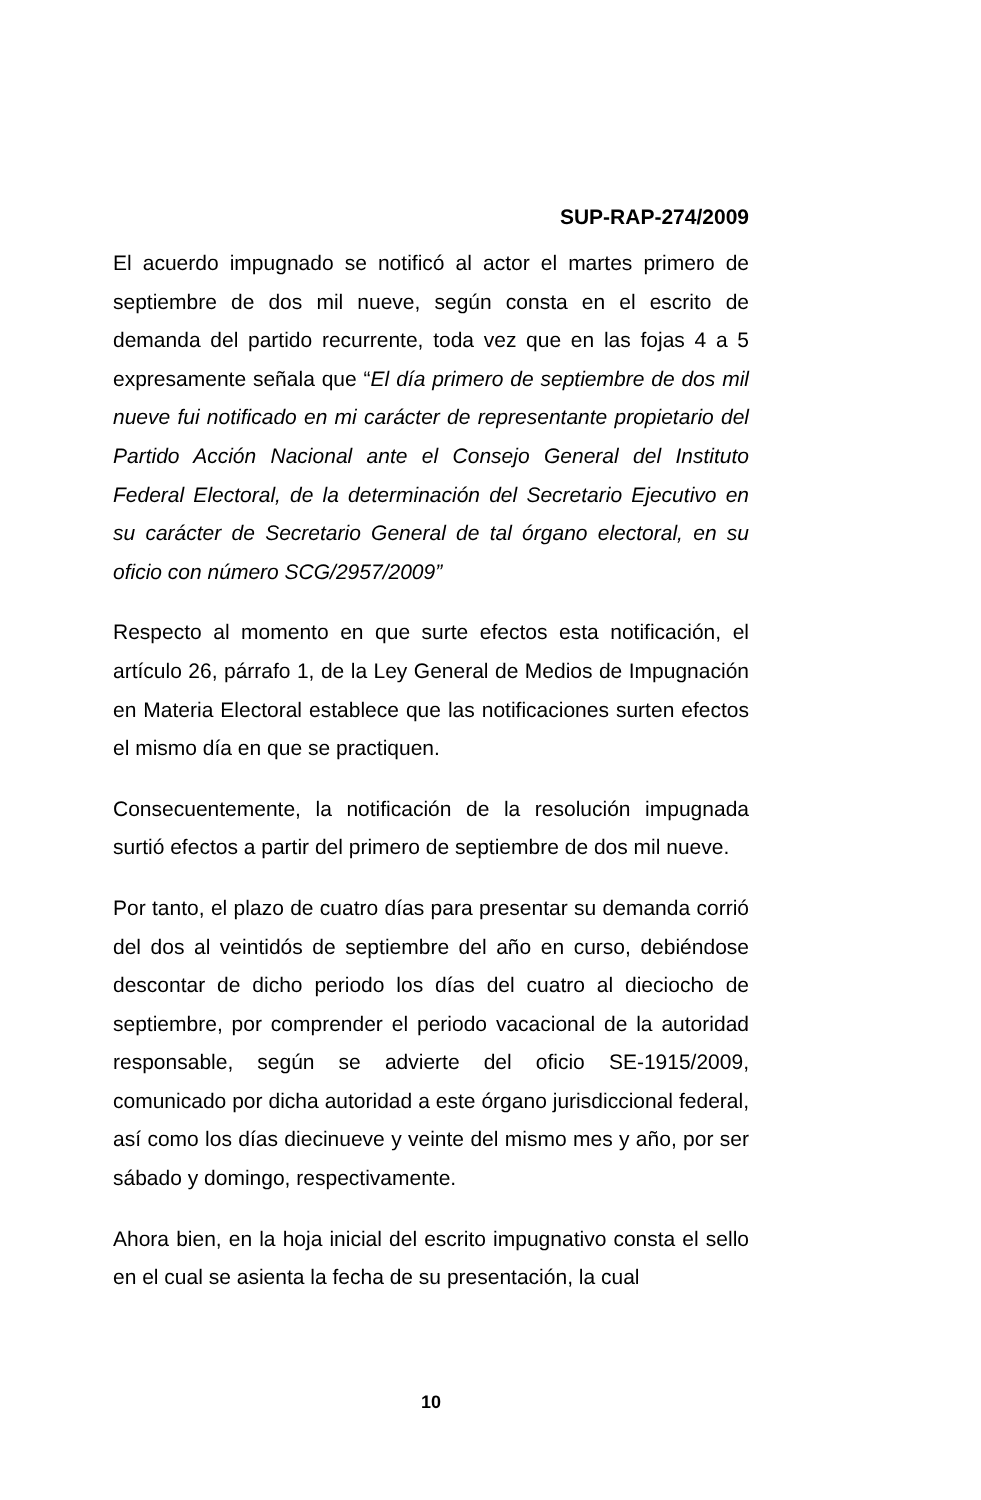SUP-RAP-274/2009
El acuerdo impugnado se notificó al actor el martes primero de septiembre de dos mil nueve, según consta en el escrito de demanda del partido recurrente, toda vez que en las fojas 4 a 5 expresamente señala que “El día primero de septiembre de dos mil nueve fui notificado en mi carácter de representante propietario del Partido Acción Nacional ante el Consejo General del Instituto Federal Electoral, de la determinación del Secretario Ejecutivo en su carácter de Secretario General de tal órgano electoral, en su oficio con número SCG/2957/2009”
Respecto al momento en que surte efectos esta notificación, el artículo 26, párrafo 1, de la Ley General de Medios de Impugnación en Materia Electoral establece que las notificaciones surten efectos el mismo día en que se practiquen.
Consecuentemente, la notificación de la resolución impugnada surtió efectos a partir del primero de septiembre de dos mil nueve.
Por tanto, el plazo de cuatro días para presentar su demanda corrió del dos al veintidós de septiembre del año en curso, debiéndose descontar de dicho periodo los días del cuatro al dieciocho de septiembre, por comprender el periodo vacacional de la autoridad responsable, según se advierte del oficio SE-1915/2009, comunicado por dicha autoridad a este órgano jurisdiccional federal, así como los días diecinueve y veinte del mismo mes y año, por ser sábado y domingo, respectivamente.
Ahora bien, en la hoja inicial del escrito impugnativo consta el sello en el cual se asienta la fecha de su presentación, la cual
10